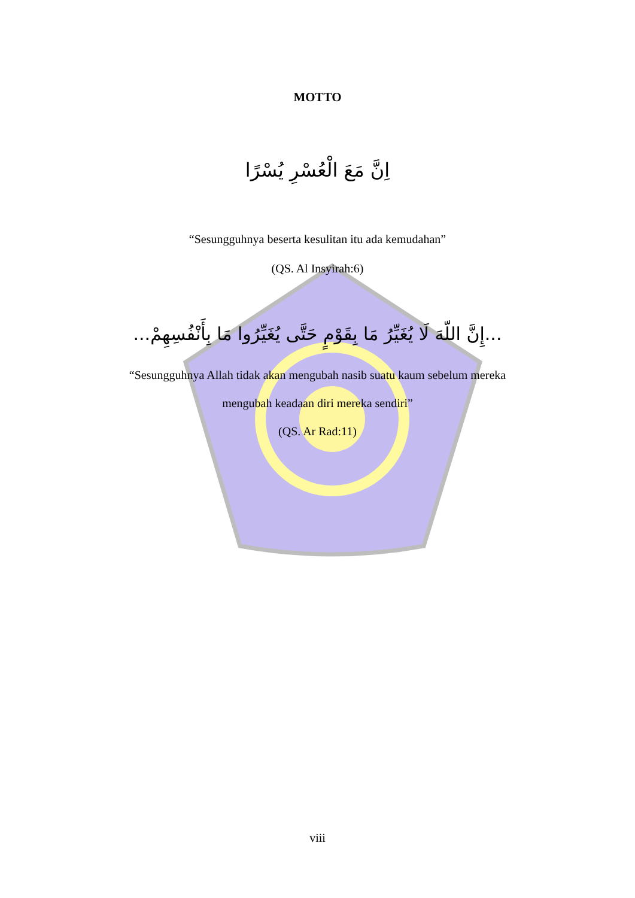MOTTO
اِنَّ مَعَ الْعُسْرِ يُسْرًا
“Sesungguhnya beserta kesulitan itu ada kemudahan”
(QS. Al Insyirah:6)
...إِنَّ اللّهَ لَا يُغَيِّرُ مَا بِقَوْمٍ حَتَّى يُغَيِّرُوا مَا بِأَنْفُسِهِمْ...
“Sesungguhnya Allah tidak akan mengubah nasib suatu kaum sebelum mereka
mengubah keadaan diri mereka sendiri”
(QS. Ar Rad:11)
viii